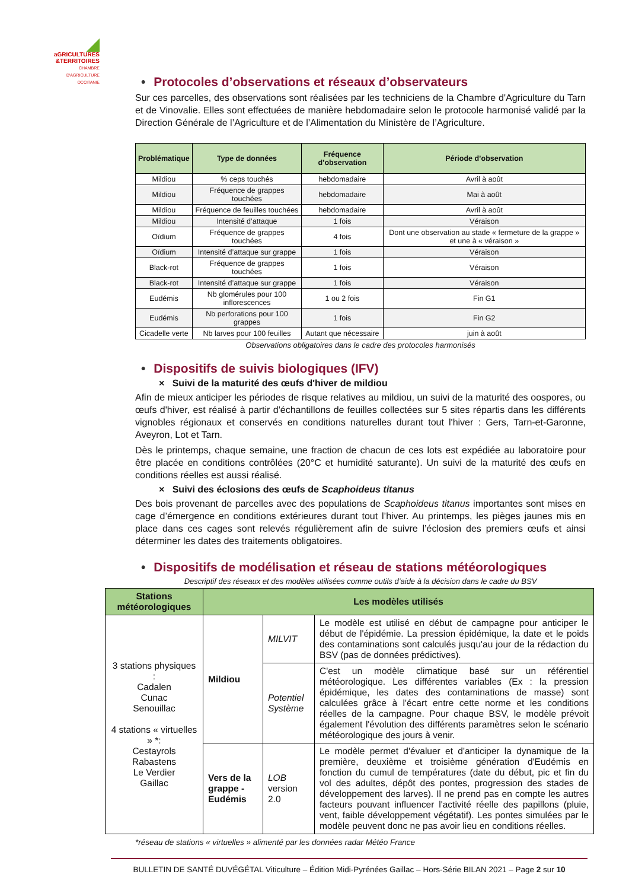◢
aGRICULTURES
&TERRITOIRES
CHAMBRE D'AGRICULTURE OCCITANIE
• Protocoles d’observations et réseaux d’observateurs
Sur ces parcelles, des observations sont réalisées par les techniciens de la Chambre d'Agriculture du Tarn et de Vinovalie. Elles sont effectuées de manière hebdomadaire selon le protocole harmonisé validé par la Direction Générale de l’Agriculture et de l’Alimentation du Ministère de l’Agriculture.
| Problématique | Type de données | Fréquence d’observation | Période d’observation |
| --- | --- | --- | --- |
| Mildiou | % ceps touchés | hebdomadaire | Avril à août |
| Mildiou | Fréquence de grappes touchées | hebdomadaire | Mai à août |
| Mildiou | Fréquence de feuilles touchées | hebdomadaire | Avril à août |
| Mildiou | Intensité d’attaque | 1 fois | Véraison |
| Oïdium | Fréquence de grappes touchées | 4 fois | Dont une observation au stade « fermeture de la grappe » et une à « véraison » |
| Oïdium | Intensité d’attaque sur grappe | 1 fois | Véraison |
| Black-rot | Fréquence de grappes touchées | 1 fois | Véraison |
| Black-rot | Intensité d’attaque sur grappe | 1 fois | Véraison |
| Eudémis | Nb glomérules pour 100 inflorescences | 1 ou 2 fois | Fin G1 |
| Eudémis | Nb perforations pour 100 grappes | 1 fois | Fin G2 |
| Cicadelle verte | Nb larves pour 100 feuilles | Autant que nécessaire | juin à août |
Observations obligatoires dans le cadre des protocoles harmonisés
• Dispositifs de suivis biologiques (IFV)
× Suivi de la maturité des œufs d'hiver de mildiou
Afin de mieux anticiper les périodes de risque relatives au mildiou, un suivi de la maturité des oospores, ou œufs d'hiver, est réalisé à partir d'échantillons de feuilles collectées sur 5 sites répartis dans les différents vignobles régionaux et conservés en conditions naturelles durant tout l'hiver : Gers, Tarn-et-Garonne, Aveyron, Lot et Tarn.
Dès le printemps, chaque semaine, une fraction de chacun de ces lots est expédiée au laboratoire pour être placée en conditions contrôlées (20°C et humidité saturante). Un suivi de la maturité des œufs en conditions réelles est aussi réalisé.
× Suivi des éclosions des œufs de Scaphoideus titanus
Des bois provenant de parcelles avec des populations de Scaphoideus titanus importantes sont mises en cage d’émergence en conditions extérieures durant tout l’hiver. Au printemps, les pièges jaunes mis en place dans ces cages sont relevés régulièrement afin de suivre l’éclosion des premiers œufs et ainsi déterminer les dates des traitements obligatoires.
• Dispositifs de modélisation et réseau de stations météorologiques
Descriptif des réseaux et des modèles utilisées comme outils d’aide à la décision dans le cadre du BSV
| Stations météorologiques | Les modèles utilisés | | |
| --- | --- | --- | --- |
| 3 stations physiques : Cadalen Cunac Senouillac 4 stations « virtuelles » *: Cestayrols Rabastens Le Verdier Gaillac | Mildiou | MILVIT | Le modèle est utilisé en début de campagne pour anticiper le début de l'épidémie. La pression épidémique, la date et le poids des contaminations sont calculés jusqu'au jour de la rédaction du BSV (pas de données prédictives). |
| | | Potentiel Système | C'est un modèle climatique basé sur un référentiel météorologique. Les différentes variables (Ex : la pression épidémique, les dates des contaminations de masse) sont calculées grâce à l'écart entre cette norme et les conditions réelles de la campagne. Pour chaque BSV, le modèle prévoit également l'évolution des différents paramètres selon le scénario météorologique des jours à venir. |
| | Vers de la grappe - Eudémis | LOB version 2.0 | Le modèle permet d'évaluer et d'anticiper la dynamique de la première, deuxième et troisième génération d'Eudémis en fonction du cumul de températures (date du début, pic et fin du vol des adultes, dépôt des pontes, progression des stades de développement des larves). Il ne prend pas en compte les autres facteurs pouvant influencer l'activité réelle des papillons (pluie, vent, faible développement végétatif). Les pontes simulées par le modèle peuvent donc ne pas avoir lieu en conditions réelles. |
*réseau de stations « virtuelles » alimenté par les données radar Météo France
BULLETIN DE SANTÉ DUVÉGÉTAL Viticulture – Édition Midi-Pyrénées Gaillac – Hors-Série BILAN 2021 – Page 2 sur 10